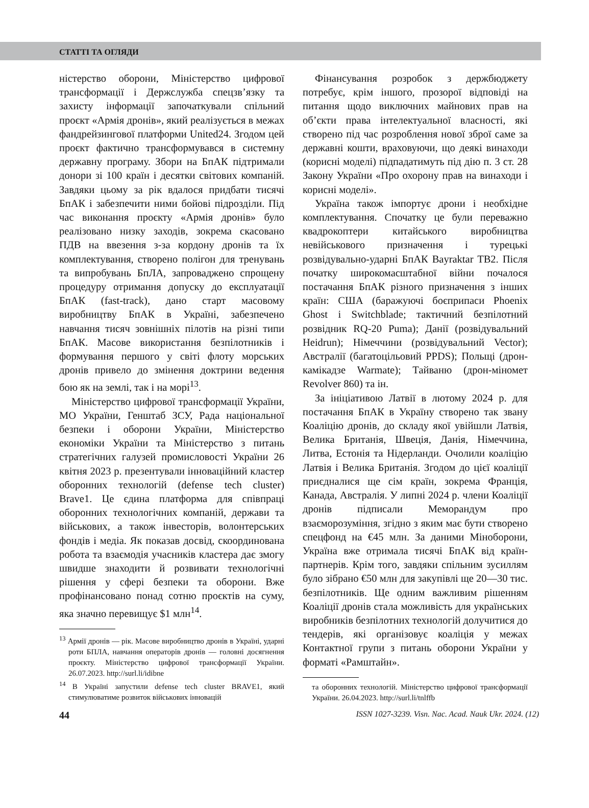СТАТТІ ТА ОГЛЯДИ
ністерство оборони, Міністерство цифрової трансформації і Держслужба спецзв’язку та захисту інформації започаткували спільний проєкт «Армія дронів», який реалізується в межах фандрейзингової платформи United24. Згодом цей проєкт фактично трансформувався в системну державну програму. Збори на БпАК підтримали донори зі 100 країн і десятки світових компаній. Завдяки цьому за рік вдалося придбати тисячі БпАК і забезпечити ними бойові підрозділи. Під час виконання проєкту «Армія дронів» було реалізовано низку заходів, зокрема скасовано ПДВ на ввезення з-за кордону дронів та їх комплектування, створено полігон для тренувань та випробувань БпЛА, запроваджено спрощену процедуру отримання допуску до експлуатації БпАК (fast-track), дано старт масовому виробництву БпАК в Україні, забезпечено навчання тисяч зовнішніх пілотів на різні типи БпАК. Масове використання безпілотників і формування першого у світі флоту морських дронів привело до змінення доктрини ведення бою як на землі, так і на морі<sup>13</sup>.
Міністерство цифрової трансформації України, МО України, Генштаб ЗСУ, Рада національної безпеки і оборони України, Міністерство економіки України та Міністерство з питань стратегічних галузей промисловості України 26 квітня 2023 р. презентували інноваційний кластер оборонних технологій (defense tech cluster) Brave1. Це єдина платформа для співпраці оборонних технологічних компаній, держави та військових, а також інвесторів, волонтерських фондів і медіа. Як показав досвід, скоординована робота та взаємодія учасників кластера дає змогу швидше знаходити й розвивати технологічні рішення у сфері безпеки та оборони. Вже профінансовано понад сотню проєктів на суму, яка значно перевищує $1 млн<sup>14</sup>.
<sup>13</sup> Армії дронів — рік. Масове виробництво дронів в Україні, ударні роти БПЛА, навчання операторів дронів — головні досягнення проєкту. Міністерство цифрової трансформації України. 26.07.2023. http://surl.li/idibne
<sup>14</sup> В Україні запустили defense tech cluster BRAVE1, який стимулюватиме розвиток військових інновацій
Фінансування розробок з держбюджету потребує, крім іншого, прозорої відповіді на питання щодо виключних майнових прав на об’єкти права інтелектуальної власності, які створено під час розроблення нової зброї саме за державні кошти, враховуючи, що деякі винаходи (корисні моделі) підпадатимуть під дію п. 3 ст. 28 Закону України «Про охорону прав на винаходи і корисні моделі».
Україна також імпортує дрони і необхідне комплектування. Спочатку це були переважно квадрокоптери китайського виробництва невійськового призначення і турецькі розвідувально-ударні БпАК Bayraktar TB2. Після початку широкомасштабної війни почалося постачання БпАК різного призначення з інших країн: США (баражуючі боєприпаси Phoenix Ghost і Switchblade; тактичний безпілотний розвідник RQ-20 Puma); Данії (розвідувальний Heidrun); Німеччини (розвідувальний Vector); Австралії (багатоцільовий PPDS); Польщі (дрон-камікадзе Warmate); Тайваню (дрон-міномет Revolver 860) та ін.
За ініціативою Латвії в лютому 2024 р. для постачання БпАК в Україну створено так звану Коаліцію дронів, до складу якої увійшли Латвія, Велика Британія, Швеція, Данія, Німеччина, Литва, Естонія та Нідерланди. Очолили коаліцію Латвія і Велика Британія. Згодом до цієї коаліції приєдналися ще сім країн, зокрема Франція, Канада, Австралія. У липні 2024 р. члени Коаліції дронів підписали Меморандум про взаєморозуміння, згідно з яким має бути створено спецфонд на €45 млн. За даними Міноборони, Україна вже отримала тисячі БпАК від країн-партнерів. Крім того, завдяки спільним зусиллям було зібрано €50 млн для закупівлі ще 20—30 тис. безпілотників. Ще одним важливим рішенням Коаліції дронів стала можливість для українських виробників безпілотних технологій долучитися до тендерів, які організовує коаліція у межах Контактної групи з питань оборони України у форматі «Рамштайн».
та оборонних технологій. Міністерство цифрової трансформації України. 26.04.2023. http://surl.li/tnlffb
44 ISSN 1027-3239. Visn. Nac. Acad. Nauk Ukr. 2024. (12)